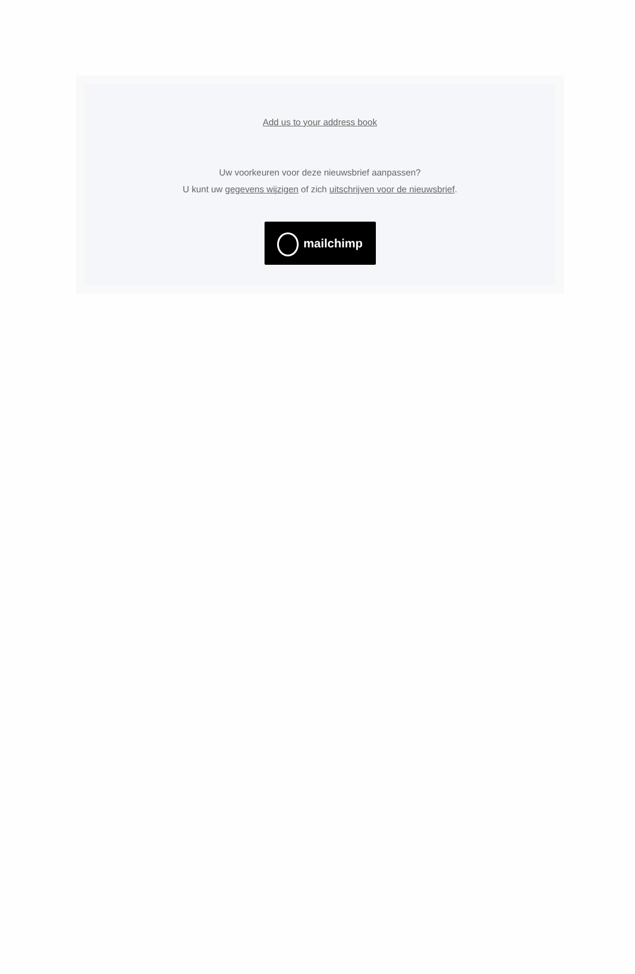Add us to your address book
Uw voorkeuren voor deze nieuwsbrief aanpassen?
U kunt uw gegevens wijzigen of zich uitschrijven voor de nieuwsbrief.
mailchimp